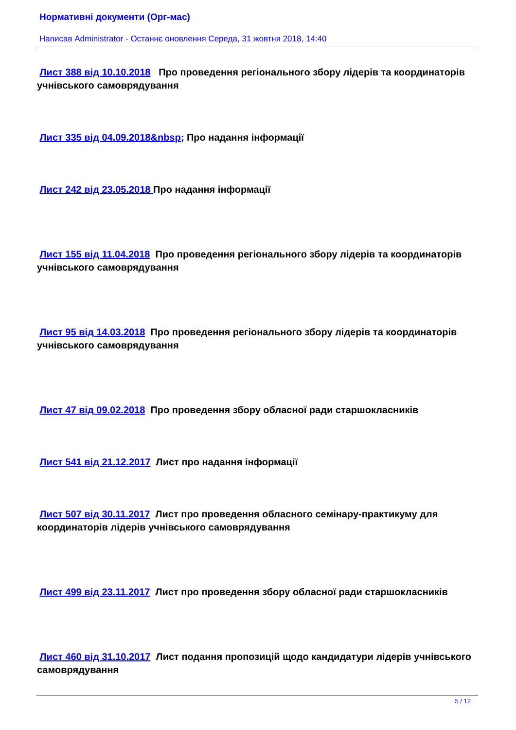Нормативні документи (Орг-мас)
Написав Administrator - Останнє оновлення Середа, 31 жовтня 2018, 14:40
Лист 388 від 10.10.2018 Про проведення регіонального збору лідерів та координаторів учнівського самоврядування
Лист 335 від 04.09.2018&nbsp; Про надання інформації
Лист 242 від 23.05.2018 Про надання інформації
Лист 155 від 11.04.2018 Про проведення регіонального збору лідерів та координаторів учнівського самоврядування
Лист 95 від 14.03.2018 Про проведення регіонального збору лідерів та координаторів учнівського самоврядування
Лист 47 від 09.02.2018 Про проведення збору обласної ради старшокласників
Лист 541 від 21.12.2017 Лист про надання інформації
Лист 507 від 30.11.2017 Лист про проведення обласного семінару-практикуму для координаторів лідерів учнівського самоврядування
Лист 499 від 23.11.2017 Лист про проведення збору обласної ради старшокласників
Лист 460 від 31.10.2017 Лист подання пропозицій щодо кандидатури лідерів учнівського самоврядування
5 / 12